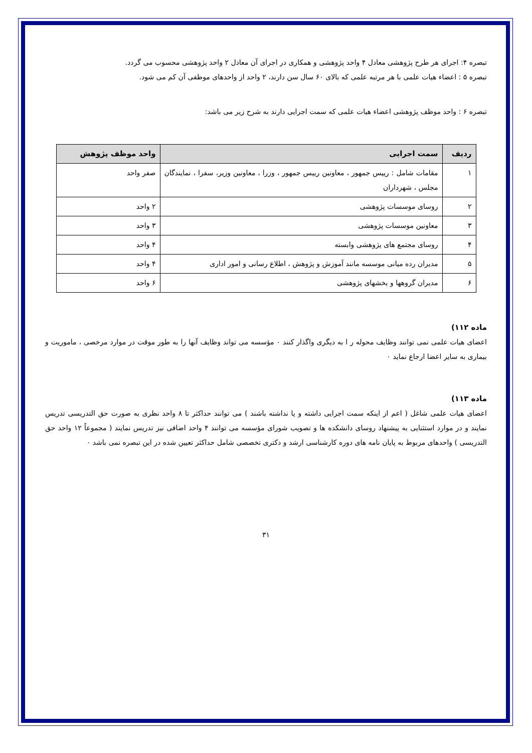تبصره ۴: اجرای هر طرح پژوهشی معادل ۴ واحد پژوهشی و همکاری در اجرای آن معادل ۲ واحد پژوهشی محسوب می گردد.
تبصره ۵ : اعضاء هیات علمی با هر مرتبه علمی که بالای ۶۰ سال سن دارند، ۲ واحد از واحدهای موظفی آن کم می شود.
تبصره ۶ : واحد موظف پژوهشی اعضاء هیات علمی که سمت اجرایی دارند به شرح زیر می باشد:
| ردیف | سمت اجرایی | واحد موظف پژوهش |
| --- | --- | --- |
| ۱ | مقامات شامل : رییس جمهور ، معاونین رییس جمهور ، وزرا ، معاونین وزیر، سفرا ، نمایندگان مجلس ، شهرداران | صفر واحد |
| ۲ | روسای موسسات پژوهشی | ۲ واحد |
| ۳ | معاونین موسسات پژوهشی | ۳ واحد |
| ۴ | روسای مجتمع های پژوهشی وابسته | ۴ واحد |
| ۵ | مدیران رده میانی موسسه مانند آموزش و پژوهش ، اطلاع رسانی و امور اداری | ۴ واحد |
| ۶ | مدیران گروهها و بخشهای پژوهشی | ۶ واحد |
ماده ۱۱۲)
اعضای هیات علمی نمی توانند وظایف محوله ر ا به دیگری واگذار کنند ۰ مؤسسه می تواند وظایف آنها را به طور موقت در موارد مرخصی ، ماموریت و بیماری به سایر اعضا ارجاع نماید ۰
ماده ۱۱۳)
اعضای هیات علمی شاغل ( اعم از اینکه سمت اجرایی داشته و یا نداشته باشند ) می توانند حداکثر تا ۸ واحد نظری به صورت حق التدریسی تدریس نمایند و در موارد استثنایی به پیشنهاد روسای دانشکده ها و تصویب شورای مؤسسه می توانند ۴ واحد اضافی نیز تدریس نمایند ( مجموعاً ۱۲ واحد حق التدریسی ) واحدهای مربوط به پایان نامه های دوره کارشناسی ارشد و دکتری تخصصی شامل حداکثر تعیین شده در این تبصره نمی باشد ۰
۳۱